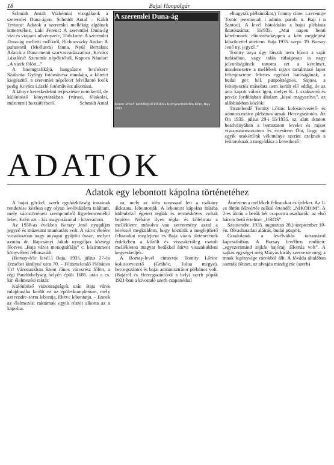18 Bajai Honpolgár
Schmidt Antal: Vízkémiai vizsgálatok a szeremlei Duna-ágon, Schmidt Antal – Káldi Ervinné: Adatok a szeremlei mellékág algáinak ismeretéhez, Laki Ferenc: A szeremlei Duna-ág vizi és vízparti növényzete, Tóth Imre: A szeremlei Duna-ág melletti erdőkről, Richnovszky Andor: A puhatestű (Mollusca) fauna, Nyúl Bertalan: Adatok a Duna-menti szarvasvadászathoz, Kovács Lászlóné: Szeremle népéletéből, Kapocs Nándor: „A vizek fölött...”
A finomgrafikájú, hangulatos borítóterv Szalontai György fotóművész munkája, a kötetet kiegészítő, a szeremlei népéletet felvillantó fotók pedig Kovács László fotóművész alkotásai.
A könyv kereskedelmi terjesztésre nem kerül, de különböző könyvtárakban (városi, főiskolai, múzeumi) hozzáférhető. Schmidt Antal
A szeremlei Duna-ág
Kötete József Tanítóképző Főiskola Környezetvédelmi Köre, Baja
1993
elhagyták plébániákat.) Tomity címe: Lavrentije Tomic jeromonah i admin. paroh. u. Baji i u Santou). A levél hátoldalán a bajai plébánia iktatószáma: 55/935. „Mai napon benti kérelemnek elintézéseképpen a kért megfejtést köszönettel áttettem. Baja 1935. szept. 19. Borsay Jenő ny. jegyző.”
Tomity azya úgy látszik nem bízott a saját tudásában, vagy talán túlságosan is nagy jelentőségűnek tartotta ezt a kérelmet, mindenesetre a mellékelt rajzot tartalmazó lapot felterjesztette felettes egyházi hatóságának, a budai gör. kel. püspökségnek. Sajnos, a felterjesztés másolata nem került elő oddig, de az arra kapott válasz igen, melyet K. I. szakszerű és precíz fordításban általam „kissé magyarítva”, az alábbiakban közlök:
Tisztelendő Tomity Lőrinc kolostorvezető- és adminisztrátor plébános úrnak Hercegszántón. Az On 1935. július 29-i 55/1935. sz. alatt iktatott beadványában a bemutatott levelet és rajzot visszaszármaztatom és értesítem Önt, hogy mi egyik szakértőnk véleménye szerint ezeknek a feliratoknak a megoldása a következő:
ADATOK
Adatok egy lebontott kápolna történetéhez
A bajai gör.kel. szerb egyházközség iratainak rendezése közben egy olyan levélváltásra találtam, mely várostörténeti szempontból figyelemreméltó lehet. Ezért azt – kis magyarázattal – közreadom.
Az 1930-as években Borsay Jenő nyugdíjas jegyző és múzeumi munkatárs volt. A város életére vonatkozóan nagy anyagot gyűjtött össze, melyet azután dr. Rapcsányi Jakab nyugdíjas községi főorvos „Baja város monográfiája” c. kéziratment könyvében felhasznált.
(Borsay-féle levél.) Baja, 1935. július 27-én Erzsébet királyné utca 70. – Főtisztelendő Plébános Úr! Városunkban Szent János városrész főlött, a régi Pandúrhelység helyén épült 1686. után a cs. kir. élelmezési raktár.
Különböző viszontagságok után Baja város tulajdonába került ez az épületkomplexum, mely azt rendre-sorra lebontja, illetve lebontatja. – Ennek az élelmezési raktárnak egyik részét alkotta az a kápolna.
na, mely az idén tavasszal lett a csákány áldozata, lebontották. A lebontott kápolna falaiba különböző égetett téglák és termésköves voltak bepítve. Néhány ilyen tégla- és kőfelirata a mellékletre másolva van szerzemény azzal a kéréssel megküldöm, hogy közülük a megfejthető feliratokat megfejteni és Baja város történetének érdekében a közölt és visszakérőleg csatolt mellékleten magyar betűkkel átírva visszaküldeni kegyeskedjék.
A Borsay-levél címzettje Tomity Lőrinc kolostorvezető (Grábóc, Tolna megye), hercegszántói és bajai adminisztrátor plébános volt. (Bajáról és Hercegszántóról a helyi szerb pópák 1921-ban a kivonuló szerb csapatokkal
Átnéztem a mellékelt feliratokat és íjeleket. Az 1-es ábrán félreértés nélkül értendő: „NIKODIM”. A 2-es ábrán a betűk két csoportra oszthatók: az első három betű értelme: „UROS”.
Szentendre, 1935. augusztus 28.) szeptember 10-én. Olvashatatlan aláírás, budai püspök.
Gondolatok a levélváltás tartamával kapcsolatban. A Borsay levélben említett: „egyszersmind sajkás hajórajj állomás volt”. A sajkás egységet még Mátyás király szervezte meg, a mnak legénysége rácokból állt. A főváda általában osztrák főtiszt, az alvajda mindig rác (szerb)